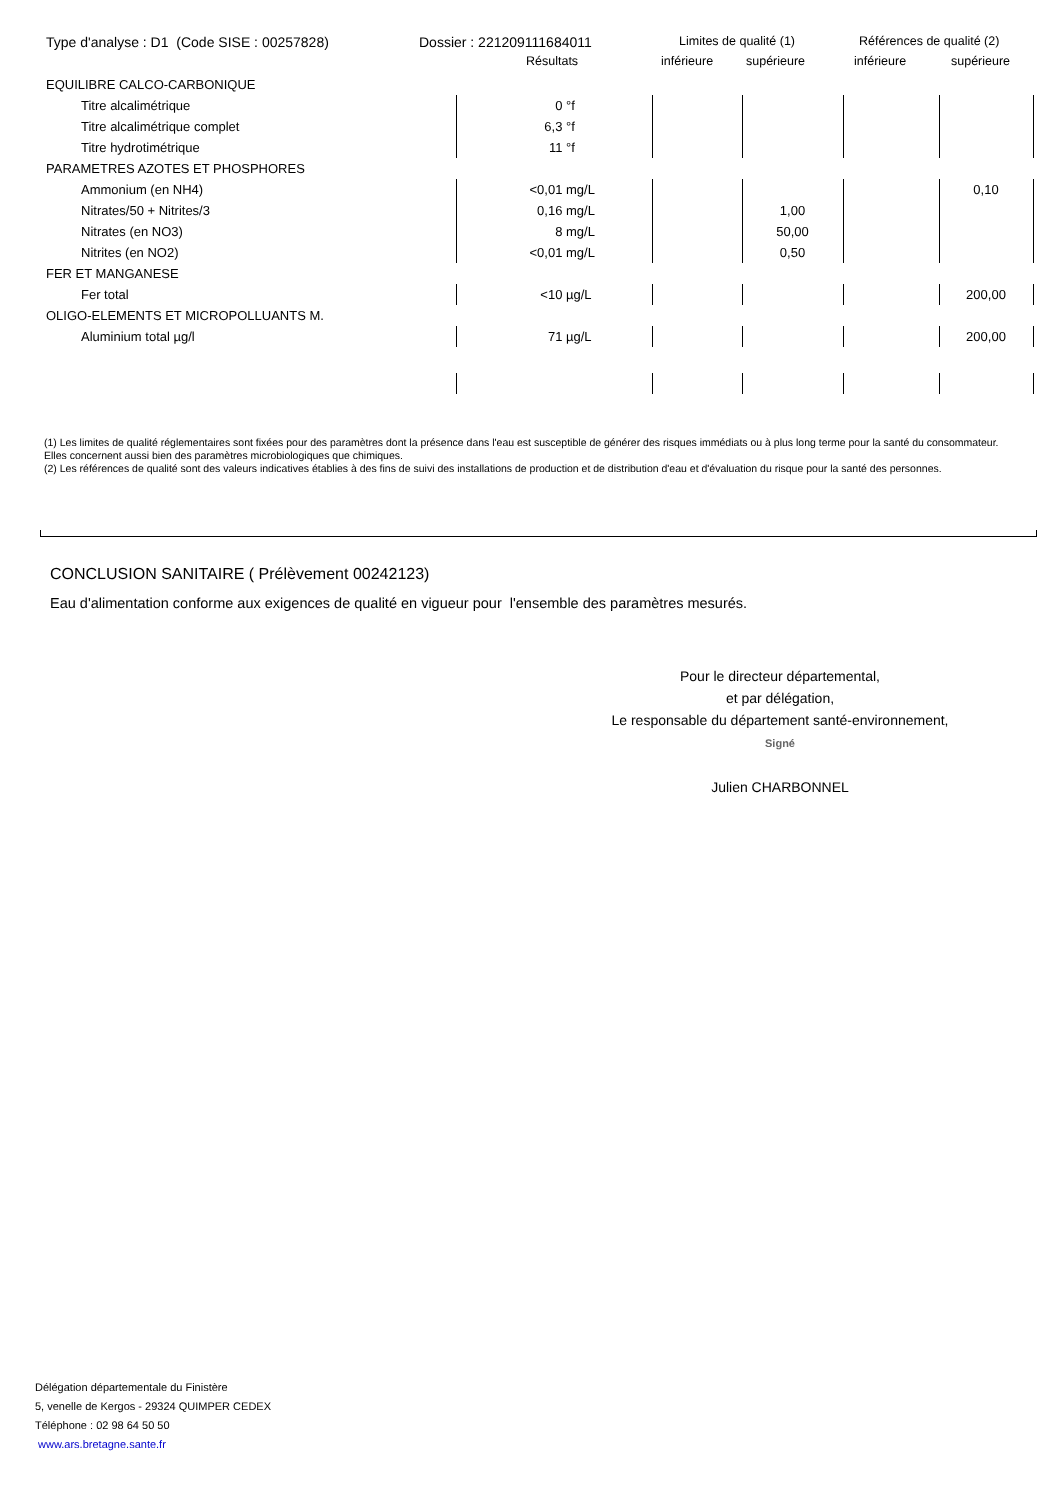Type d'analyse : D1 (Code SISE : 00257828) Dossier : 221209111684011 Limites de qualité (1) Références de qualité (2)
Résultats inférieure supérieure inférieure supérieure
| EQUILIBRE CALCO-CARBONIQUE | | | | | | | |
| Titre alcalimétrique | 0 | °f | | | | | |
| Titre alcalimétrique complet | 6,3 | °f | | | | | |
| Titre hydrotimétrique | 11 | °f | | | | | |
| PARAMETRES AZOTES ET PHOSPHORES | | | | | | | |
| Ammonium (en NH4) | <0,01 | mg/L | | | | 0,10 | |
| Nitrates/50 + Nitrites/3 | 0,16 | mg/L | | 1,00 | | | |
| Nitrates (en NO3) | 8 | mg/L | | 50,00 | | | |
| Nitrites (en NO2) | <0,01 | mg/L | | 0,50 | | | |
| FER ET MANGANESE | | | | | | | |
| Fer total | <10 | µg/L | | | | 200,00 | |
| OLIGO-ELEMENTS ET MICROPOLLUANTS M. | | | | | | | |
| Aluminium total µg/l | 71 | µg/L | | | | 200,00 | |
(1) Les limites de qualité réglementaires sont fixées pour des paramètres dont la présence dans l'eau est susceptible de générer des risques immédiats ou à plus long terme pour la santé du consommateur. Elles concernent aussi bien des paramètres microbiologiques que chimiques.
(2) Les références de qualité sont des valeurs indicatives établies à des fins de suivi des installations de production et de distribution d'eau et d'évaluation du risque pour la santé des personnes.
CONCLUSION SANITAIRE ( Prélèvement 00242123)
Eau d'alimentation conforme aux exigences de qualité en vigueur pour l'ensemble des paramètres mesurés.
Pour le directeur départemental,
et par délégation,
Le responsable du département santé-environnement,
Signé
Julien CHARBONNEL
Délégation départementale du Finistère
5, venelle de Kergos - 29324 QUIMPER CEDEX
Téléphone : 02 98 64 50 50
www.ars.bretagne.sante.fr